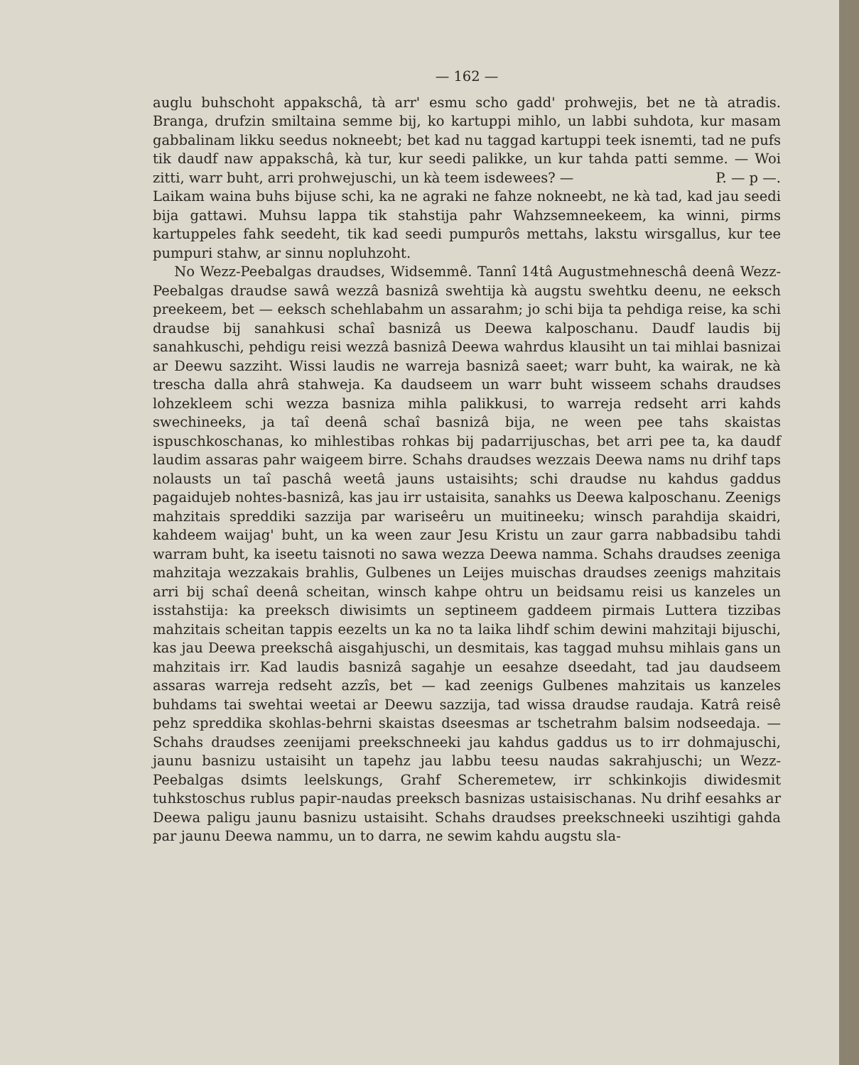— 162 —
auglu buhschoht appakschâ, tà arr' esmu scho gadd' prohwejis, bet ne tà atradis. Branga, drufzin smiltaina semme bij, ko kartuppi mihlo, un labbi suhdota, kur masam gabbalinam likku seedus nokneebt; bet kad nu taggad kartuppi teek isnemti, tad ne pufs tik daudf naw appakschâ, kà tur, kur seedi palikke, un kur tahda patti semme. — Woi zitti, warr buht, arri prohwejuschi, un kà teem isdewees? — P. — p —.
Laikam waina buhs bijuse schi, ka ne agraki ne fahze nokneebt, ne kà tad, kad jau seedi bija gattawi. Muhsu lappa tik stahstija pahr Wahzsemneekeem, ka winni, pirms kartuppeles fahk seedeht, tik kad seedi pumpurôs mettahs, lakstu wirsgallus, kur tee pumpuri stahw, ar sinnu nopluhzoht.
No Wezz-Peebalgas draudses, Widsemmê. Tannî 14tâ Augustmehneschâ deenâ Wezz-Peebalgas draudse sawâ wezzâ basnizâ swehtija kà augstu swehtku deenu, ne eeksch preekeem, bet — eeksch schehlabahm un assarahm; jo schi bija ta pehdiga reise, ka schi draudse bij sanahkusi schaî basnizâ us Deewa kalposchanu. Daudf laudis bij sanahkuschi, pehdigu reisi wezzâ basnizâ Deewa wahrdus klausiht un tai mihlai basnizai ar Deewu sazziht. Wissi laudis ne warreja basnizâ saeet; warr buht, ka wairak, ne kà trescha dalla ahrâ stahweja. Ka daudseem un warr buht wisseem schahs draudses lohzekleem schi wezza basniza mihla palikkusi, to warreja redseht arri kahds swechineeks, ja taî deenâ schaî basnizâ bija, ne ween pee tahs skaistas ispuschkoschanas, ko mihlestibas rohkas bij padarrijuschas, bet arri pee ta, ka daudf laudim assaras pahr waigeem birre. Schahs draudses wezzais Deewa nams nu drihf taps nolausts un taî paschâ weetâ jauns ustaisihts; schi draudse nu kahdus gaddus pagaidujeb nohtes-basnizâ, kas jau irr ustaisita, sanahks us Deewa kalposchanu. Zeenigs mahzitais spreddiki sazzija par wariseêru un muitineeku; winsch parahdija skaidri, kahdeem waijag' buht, un ka ween zaur Jesu Kristu un zaur garra nabbadsibu tahdi warram buht, ka iseetu taisnoti no sawa wezza Deewa namma. Schahs draudses zeeniga mahzitaja wezzakais brahlis, Gulbenes un Leijes muischas draudses zeenigs mahzitais arri bij schaî deenâ scheitan, winsch kahpe ohtru un beidsamu reisi us kanzeles un isstahstija: ka preeksch diwisimts un septineem gaddeem pirmais Luttera tizzibas mahzitais scheitan tappis eezelts un ka no ta laika lihdf schim dewini mahzitaji bijuschi, kas jau Deewa preekschâ aisgahjuschi, un desmitais, kas taggad muhsu mihlais gans un mahzitais irr. Kad laudis basnizâ sagahje un eesahze dseedaht, tad jau daudseem assaras warreja redseht azzîs, bet — kad zeenigs Gulbenes mahzitais us kanzeles buhdams tai swehtai weetai ar Deewu sazzija, tad wissa draudse raudaja. Katrâ reisê pehz spreddika skohlas-behrni skaistas dseesmas ar tschetrahm balsim nodseedaja. — Schahs draudses zeenijami preekschneeki jau kahdus gaddus us to irr dohmajuschi, jaunu basnizu ustaisiht un tapehz jau labbu teesu naudas sakrahjuschi; un Wezz-Peebalgas dsimts leelskungs, Grahf Scheremetew, irr schkinkojis diwidesmit tuhkstoschus rublus papir-naudas preeksch basnizas ustaisischanas. Nu drihf eesahks ar Deewa paligu jaunu basnizu ustaisiht. Schahs draudses preekschneeki uszihtigi gahda par jaunu Deewa nammu, un to darra, ne sewim kahdu augstu sla-